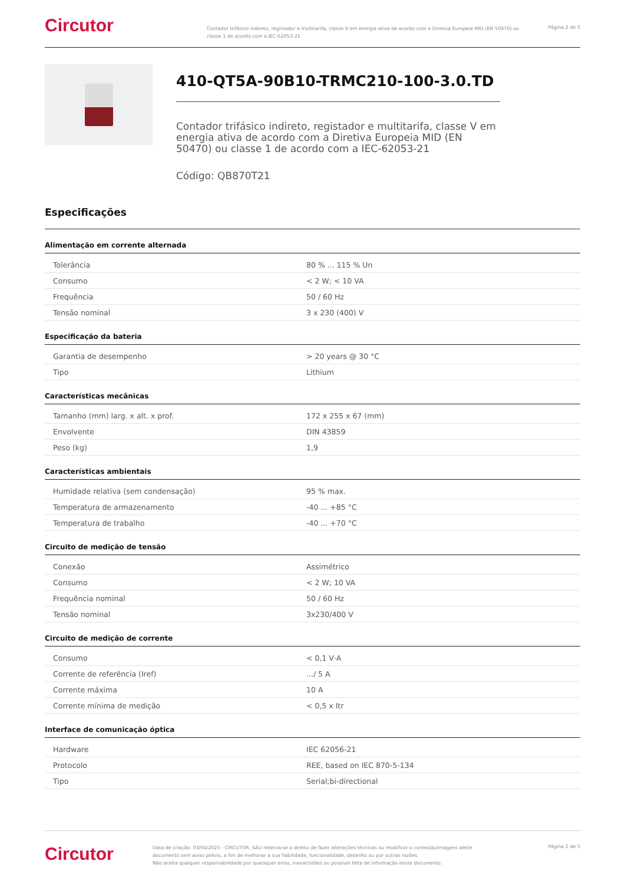Circutor
Contador trifásico indireto, registador e multitarifa, classe V em energia ativa de acordo com a Diretiva Europeia MID (EN 50470) ou classe 1 de acordo com a IEC-62053-21
Página 2 de 5
410-QT5A-90B10-TRMC210-100-3.0.TD
Contador trifásico indireto, registador e multitarifa, classe V em energia ativa de acordo com a Diretiva Europeia MID (EN 50470) ou classe 1 de acordo com a IEC-62053-21
Código: QB870T21
Especificações
Alimentação em corrente alternada
| Tolerância | 80 % ... 115 % Un |
| Consumo | < 2 W; < 10 VA |
| Frequência | 50 / 60 Hz |
| Tensão nominal | 3 x 230 (400) V |
Especificação da bateria
| Garantia de desempenho | > 20 years @ 30 °C |
| Tipo | Lithium |
Características mecânicas
| Tamanho (mm) larg. x alt. x prof. | 172 x 255 x 67 (mm) |
| Envolvente | DIN 43859 |
| Peso (kg) | 1,9 |
Características ambientais
| Humidade relativa (sem condensação) | 95 % max. |
| Temperatura de armazenamento | -40 ... +85 °C |
| Temperatura de trabalho | -40 ... +70 °C |
Circuito de medição de tensão
| Conexão | Assimétrico |
| Consumo | < 2 W; 10 VA |
| Frequência nominal | 50 / 60 Hz |
| Tensão nominal | 3x230/400 V |
Circuito de medição de corrente
| Consumo | < 0,1 V·A |
| Corrente de referência (Iref) | .../ 5 A |
| Corrente máxima | 10 A |
| Corrente mínima de medição | < 0,5 x Itr |
Interface de comunicação óptica
| Hardware | IEC 62056-21 |
| Protocolo | REE, based on IEC 870-5-134 |
| Tipo | Serial;bi-directional |
Circutor
Data de criação: 03/04/2025 - CIRCUTOR, SAU reserva-se o direito de fazer alterações técnicas ou modificar o conteúdo/imagens deste documento sem aviso prévio, a fim de melhorar a sua fiabilidade, funcionalidade, desenho ou por outras razões.
Não aceita qualquer responsabilidade por quaisquer erros, inexactidões ou possível falta de informação neste documento.
Página 2 de 5